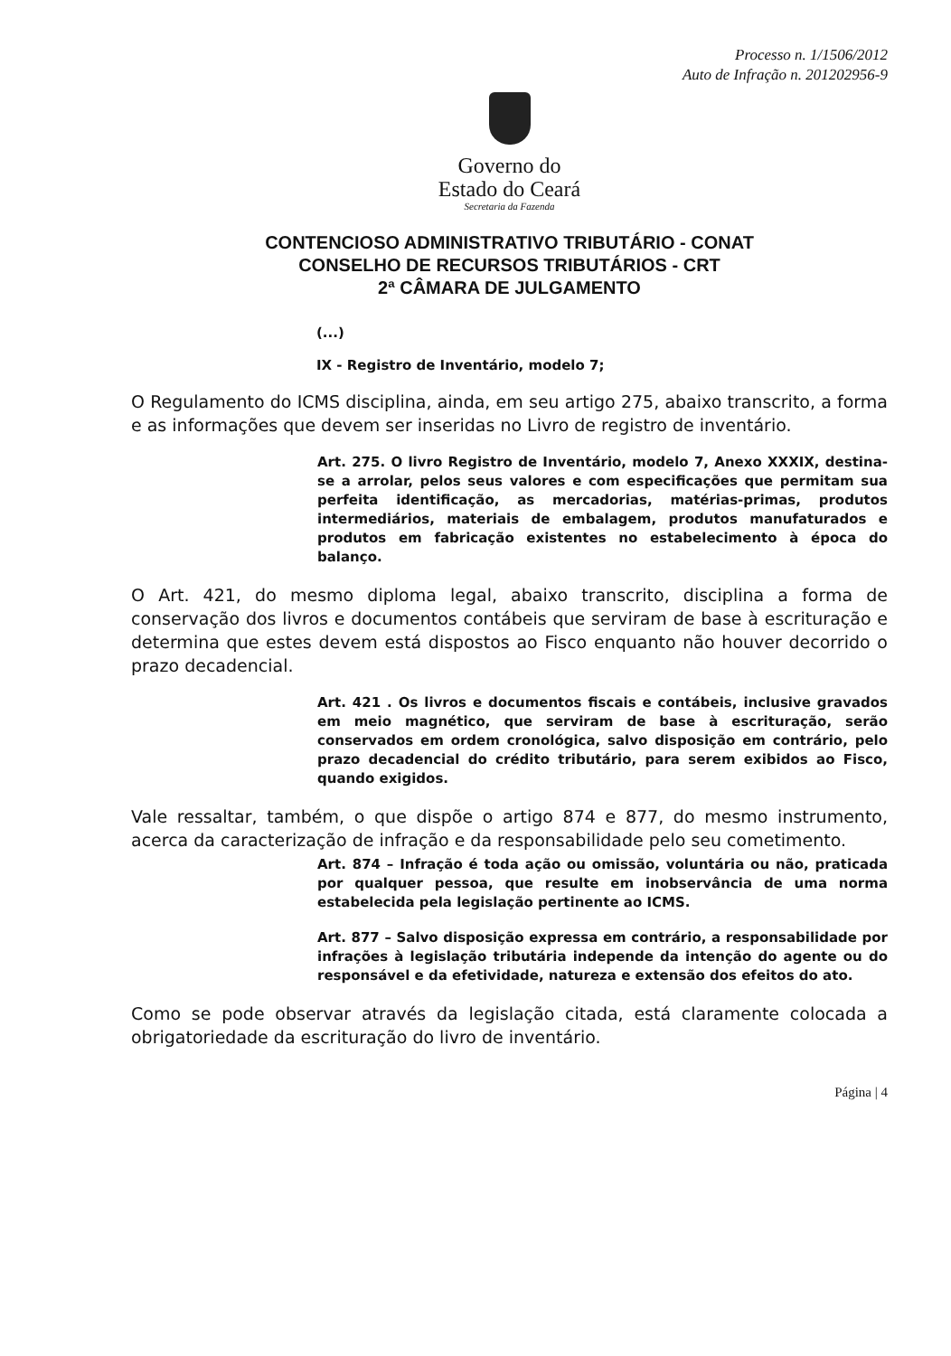Processo n. 1/1506/2012
Auto de Infração n. 201202956-9
Governo do
Estado do Ceará
Secretaria da Fazenda
CONTENCIOSO ADMINISTRATIVO TRIBUTÁRIO - CONAT
CONSELHO DE RECURSOS TRIBUTÁRIOS - CRT
2ª CÂMARA DE JULGAMENTO
(...)
IX - Registro de Inventário, modelo 7;
O Regulamento do ICMS disciplina, ainda, em seu artigo 275, abaixo transcrito, a forma e as informações que devem ser inseridas no Livro de registro de inventário.
Art. 275. O livro Registro de Inventário, modelo 7, Anexo XXXIX, destina-se a arrolar, pelos seus valores e com especificações que permitam sua perfeita identificação, as mercadorias, matérias-primas, produtos intermediários, materiais de embalagem, produtos manufaturados e produtos em fabricação existentes no estabelecimento à época do balanço.
O Art. 421, do mesmo diploma legal, abaixo transcrito, disciplina a forma de conservação dos livros e documentos contábeis que serviram de base à escrituração e determina que estes devem está dispostos ao Fisco enquanto não houver decorrido o prazo decadencial.
Art. 421 . Os livros e documentos fiscais e contábeis, inclusive gravados em meio magnético, que serviram de base à escrituração, serão conservados em ordem cronológica, salvo disposição em contrário, pelo prazo decadencial do crédito tributário, para serem exibidos ao Fisco, quando exigidos.
Vale ressaltar, também, o que dispõe o artigo 874 e 877, do mesmo instrumento, acerca da caracterização de infração e da responsabilidade pelo seu cometimento.
Art. 874 – Infração é toda ação ou omissão, voluntária ou não, praticada por qualquer pessoa, que resulte em inobservância de uma norma estabelecida pela legislação pertinente ao ICMS.
Art. 877 – Salvo disposição expressa em contrário, a responsabilidade por infrações à legislação tributária independe da intenção do agente ou do responsável e da efetividade, natureza e extensão dos efeitos do ato.
Como se pode observar através da legislação citada, está claramente colocada a obrigatoriedade da escrituração do livro de inventário.
Página | 4